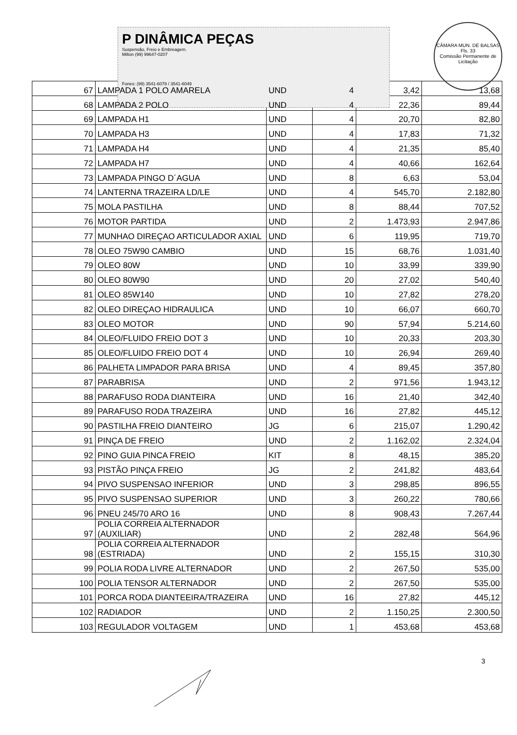P DINÂMICA PEÇAS
Suspensão, Freio e Embreagem.
Milton (99) 99647-0207
Fones: (99) 3541-6078 / 3541-6049
CÂMARA MUN. DE BALSAS
Fls. 33
Comissão Permanente de Licitação
| 67 | LAMPADA 1 POLO AMARELA | UND | 4 | 3,42 | 13,68 |
| 68 | LAMPADA 2 POLO | UND | 4 | 22,36 | 89,44 |
| 69 | LAMPADA H1 | UND | 4 | 20,70 | 82,80 |
| 70 | LAMPADA H3 | UND | 4 | 17,83 | 71,32 |
| 71 | LAMPADA H4 | UND | 4 | 21,35 | 85,40 |
| 72 | LAMPADA H7 | UND | 4 | 40,66 | 162,64 |
| 73 | LAMPADA PINGO D´AGUA | UND | 8 | 6,63 | 53,04 |
| 74 | LANTERNA TRAZEIRA LD/LE | UND | 4 | 545,70 | 2.182,80 |
| 75 | MOLA PASTILHA | UND | 8 | 88,44 | 707,52 |
| 76 | MOTOR PARTIDA | UND | 2 | 1.473,93 | 2.947,86 |
| 77 | MUNHAO DIREÇAO ARTICULADOR AXIAL | UND | 6 | 119,95 | 719,70 |
| 78 | OLEO 75W90 CAMBIO | UND | 15 | 68,76 | 1.031,40 |
| 79 | OLEO 80W | UND | 10 | 33,99 | 339,90 |
| 80 | OLEO 80W90 | UND | 20 | 27,02 | 540,40 |
| 81 | OLEO 85W140 | UND | 10 | 27,82 | 278,20 |
| 82 | OLEO DIREÇAO HIDRAULICA | UND | 10 | 66,07 | 660,70 |
| 83 | OLEO MOTOR | UND | 90 | 57,94 | 5.214,60 |
| 84 | OLEO/FLUIDO FREIO DOT 3 | UND | 10 | 20,33 | 203,30 |
| 85 | OLEO/FLUIDO FREIO DOT 4 | UND | 10 | 26,94 | 269,40 |
| 86 | PALHETA LIMPADOR PARA BRISA | UND | 4 | 89,45 | 357,80 |
| 87 | PARABRISA | UND | 2 | 971,56 | 1.943,12 |
| 88 | PARAFUSO RODA DIANTEIRA | UND | 16 | 21,40 | 342,40 |
| 89 | PARAFUSO RODA TRAZEIRA | UND | 16 | 27,82 | 445,12 |
| 90 | PASTILHA FREIO DIANTEIRO | JG | 6 | 215,07 | 1.290,42 |
| 91 | PINÇA DE FREIO | UND | 2 | 1.162,02 | 2.324,04 |
| 92 | PINO GUIA PINCA FREIO | KIT | 8 | 48,15 | 385,20 |
| 93 | PISTÃO PINÇA FREIO | JG | 2 | 241,82 | 483,64 |
| 94 | PIVO SUSPENSAO INFERIOR | UND | 3 | 298,85 | 896,55 |
| 95 | PIVO SUSPENSAO SUPERIOR | UND | 3 | 260,22 | 780,66 |
| 96 | PNEU 245/70 ARO 16 | UND | 8 | 908,43 | 7.267,44 |
| 97 | POLIA CORREIA ALTERNADOR (AUXILIAR) | UND | 2 | 282,48 | 564,96 |
| 98 | POLIA CORREIA ALTERNADOR (ESTRIADA) | UND | 2 | 155,15 | 310,30 |
| 99 | POLIA RODA LIVRE ALTERNADOR | UND | 2 | 267,50 | 535,00 |
| 100 | POLIA TENSOR ALTERNADOR | UND | 2 | 267,50 | 535,00 |
| 101 | PORCA RODA DIANTEEIRA/TRAZEIRA | UND | 16 | 27,82 | 445,12 |
| 102 | RADIADOR | UND | 2 | 1.150,25 | 2.300,50 |
| 103 | REGULADOR VOLTAGEM | UND | 1 | 453,68 | 453,68 |
3